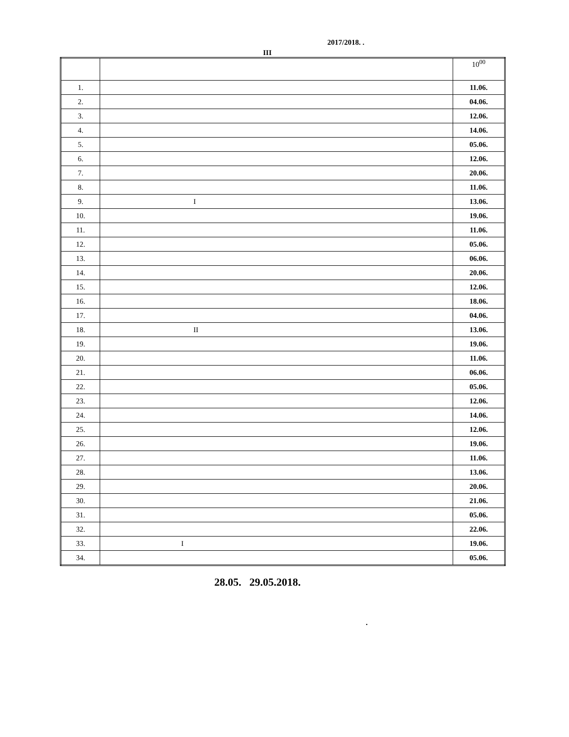2017/2018. .
III
| | | 10<sup>00</sup> |
| 1. | | 11.06. |
| 2. | | 04.06. |
| 3. | | 12.06. |
| 4. | | 14.06. |
| 5. | | 05.06. |
| 6. | | 12.06. |
| 7. | | 20.06. |
| 8. | | 11.06. |
| 9. | I | 13.06. |
| 10. | | 19.06. |
| 11. | | 11.06. |
| 12. | | 05.06. |
| 13. | | 06.06. |
| 14. | | 20.06. |
| 15. | | 12.06. |
| 16. | | 18.06. |
| 17. | | 04.06. |
| 18. | II | 13.06. |
| 19. | | 19.06. |
| 20. | | 11.06. |
| 21. | | 06.06. |
| 22. | | 05.06. |
| 23. | | 12.06. |
| 24. | | 14.06. |
| 25. | | 12.06. |
| 26. | | 19.06. |
| 27. | | 11.06. |
| 28. | | 13.06. |
| 29. | | 20.06. |
| 30. | | 21.06. |
| 31. | | 05.06. |
| 32. | | 22.06. |
| 33. | I | 19.06. |
| 34. | | 05.06. |
28.05. 29.05.2018.
.